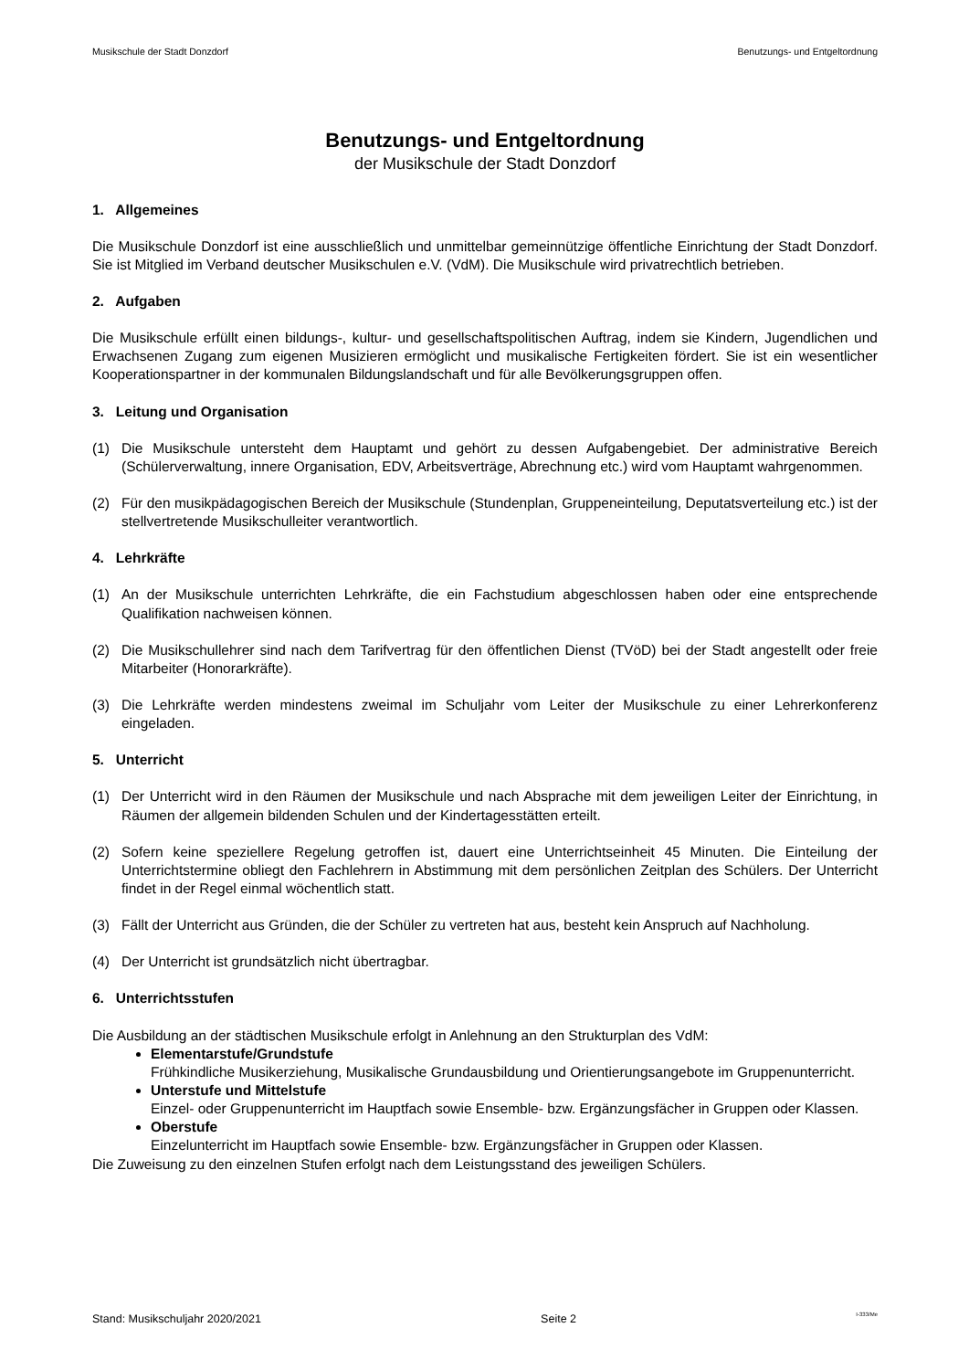Musikschule der Stadt Donzdorf Benutzungs- und Entgeltordnung
Benutzungs- und Entgeltordnung
der Musikschule der Stadt Donzdorf
1. Allgemeines
Die Musikschule Donzdorf ist eine ausschließlich und unmittelbar gemeinnützige öffentliche Einrichtung der Stadt Donzdorf. Sie ist Mitglied im Verband deutscher Musikschulen e.V. (VdM). Die Musikschule wird privatrechtlich betrieben.
2. Aufgaben
Die Musikschule erfüllt einen bildungs-, kultur- und gesellschaftspolitischen Auftrag, indem sie Kindern, Jugendlichen und Erwachsenen Zugang zum eigenen Musizieren ermöglicht und musikalische Fertigkeiten fördert. Sie ist ein wesentlicher Kooperationspartner in der kommunalen Bildungslandschaft und für alle Bevölkerungsgruppen offen.
3. Leitung und Organisation
(1) Die Musikschule untersteht dem Hauptamt und gehört zu dessen Aufgabengebiet. Der administrative Bereich (Schülerverwaltung, innere Organisation, EDV, Arbeitsverträge, Abrechnung etc.) wird vom Hauptamt wahrgenommen.
(2) Für den musikpädagogischen Bereich der Musikschule (Stundenplan, Gruppeneinteilung, Deputatsverteilung etc.) ist der stellvertretende Musikschulleiter verantwortlich.
4. Lehrkräfte
(1) An der Musikschule unterrichten Lehrkräfte, die ein Fachstudium abgeschlossen haben oder eine entsprechende Qualifikation nachweisen können.
(2) Die Musikschullehrer sind nach dem Tarifvertrag für den öffentlichen Dienst (TVöD) bei der Stadt angestellt oder freie Mitarbeiter (Honorarkräfte).
(3) Die Lehrkräfte werden mindestens zweimal im Schuljahr vom Leiter der Musikschule zu einer Lehrerkonferenz eingeladen.
5. Unterricht
(1) Der Unterricht wird in den Räumen der Musikschule und nach Absprache mit dem jeweiligen Leiter der Einrichtung, in Räumen der allgemein bildenden Schulen und der Kindertagesstätten erteilt.
(2) Sofern keine speziellere Regelung getroffen ist, dauert eine Unterrichtseinheit 45 Minuten. Die Einteilung der Unterrichtstermine obliegt den Fachlehrern in Abstimmung mit dem persönlichen Zeitplan des Schülers. Der Unterricht findet in der Regel einmal wöchentlich statt.
(3) Fällt der Unterricht aus Gründen, die der Schüler zu vertreten hat aus, besteht kein Anspruch auf Nachholung.
(4) Der Unterricht ist grundsätzlich nicht übertragbar.
6. Unterrichtsstufen
Die Ausbildung an der städtischen Musikschule erfolgt in Anlehnung an den Strukturplan des VdM:
Elementarstufe/Grundstufe
Frühkindliche Musikerziehung, Musikalische Grundausbildung und Orientierungsangebote im Gruppenunterricht.
Unterstufe und Mittelstufe
Einzel- oder Gruppenunterricht im Hauptfach sowie Ensemble- bzw. Ergänzungsfächer in Gruppen oder Klassen.
Oberstufe
Einzelunterricht im Hauptfach sowie Ensemble- bzw. Ergänzungsfächer in Gruppen oder Klassen.
Die Zuweisung zu den einzelnen Stufen erfolgt nach dem Leistungsstand des jeweiligen Schülers.
Stand: Musikschuljahr 2020/2021 Seite 2 I-333/Me